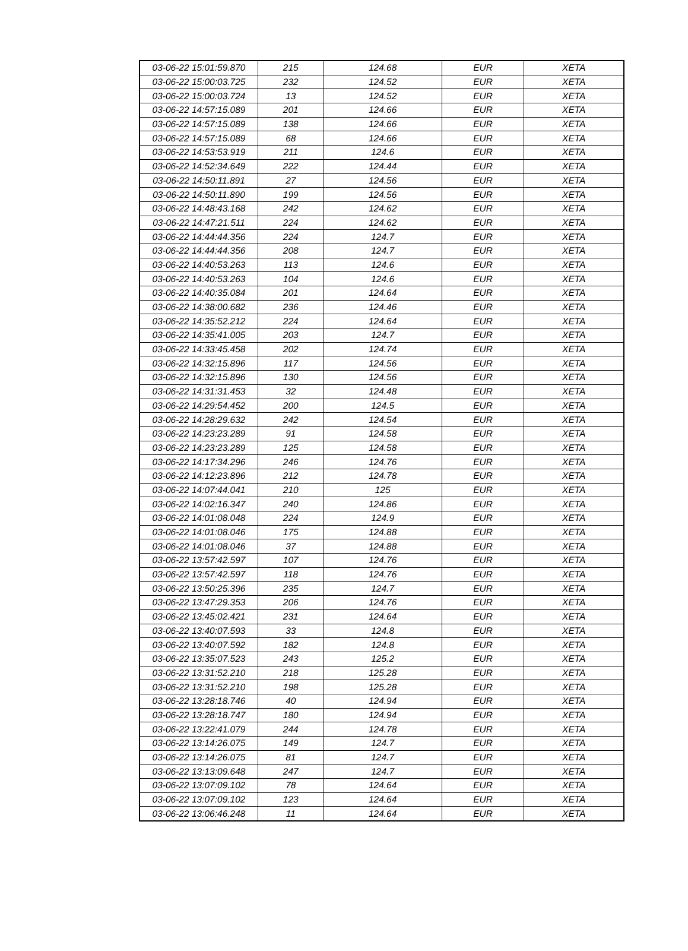| 03-06-22 15:01:59.870 | 215 | 124.68 | EUR | XETA |
| 03-06-22 15:00:03.725 | 232 | 124.52 | EUR | XETA |
| 03-06-22 15:00:03.724 | 13 | 124.52 | EUR | XETA |
| 03-06-22 14:57:15.089 | 201 | 124.66 | EUR | XETA |
| 03-06-22 14:57:15.089 | 138 | 124.66 | EUR | XETA |
| 03-06-22 14:57:15.089 | 68 | 124.66 | EUR | XETA |
| 03-06-22 14:53:53.919 | 211 | 124.6 | EUR | XETA |
| 03-06-22 14:52:34.649 | 222 | 124.44 | EUR | XETA |
| 03-06-22 14:50:11.891 | 27 | 124.56 | EUR | XETA |
| 03-06-22 14:50:11.890 | 199 | 124.56 | EUR | XETA |
| 03-06-22 14:48:43.168 | 242 | 124.62 | EUR | XETA |
| 03-06-22 14:47:21.511 | 224 | 124.62 | EUR | XETA |
| 03-06-22 14:44:44.356 | 224 | 124.7 | EUR | XETA |
| 03-06-22 14:44:44.356 | 208 | 124.7 | EUR | XETA |
| 03-06-22 14:40:53.263 | 113 | 124.6 | EUR | XETA |
| 03-06-22 14:40:53.263 | 104 | 124.6 | EUR | XETA |
| 03-06-22 14:40:35.084 | 201 | 124.64 | EUR | XETA |
| 03-06-22 14:38:00.682 | 236 | 124.46 | EUR | XETA |
| 03-06-22 14:35:52.212 | 224 | 124.64 | EUR | XETA |
| 03-06-22 14:35:41.005 | 203 | 124.7 | EUR | XETA |
| 03-06-22 14:33:45.458 | 202 | 124.74 | EUR | XETA |
| 03-06-22 14:32:15.896 | 117 | 124.56 | EUR | XETA |
| 03-06-22 14:32:15.896 | 130 | 124.56 | EUR | XETA |
| 03-06-22 14:31:31.453 | 32 | 124.48 | EUR | XETA |
| 03-06-22 14:29:54.452 | 200 | 124.5 | EUR | XETA |
| 03-06-22 14:28:29.632 | 242 | 124.54 | EUR | XETA |
| 03-06-22 14:23:23.289 | 91 | 124.58 | EUR | XETA |
| 03-06-22 14:23:23.289 | 125 | 124.58 | EUR | XETA |
| 03-06-22 14:17:34.296 | 246 | 124.76 | EUR | XETA |
| 03-06-22 14:12:23.896 | 212 | 124.78 | EUR | XETA |
| 03-06-22 14:07:44.041 | 210 | 125 | EUR | XETA |
| 03-06-22 14:02:16.347 | 240 | 124.86 | EUR | XETA |
| 03-06-22 14:01:08.048 | 224 | 124.9 | EUR | XETA |
| 03-06-22 14:01:08.046 | 175 | 124.88 | EUR | XETA |
| 03-06-22 14:01:08.046 | 37 | 124.88 | EUR | XETA |
| 03-06-22 13:57:42.597 | 107 | 124.76 | EUR | XETA |
| 03-06-22 13:57:42.597 | 118 | 124.76 | EUR | XETA |
| 03-06-22 13:50:25.396 | 235 | 124.7 | EUR | XETA |
| 03-06-22 13:47:29.353 | 206 | 124.76 | EUR | XETA |
| 03-06-22 13:45:02.421 | 231 | 124.64 | EUR | XETA |
| 03-06-22 13:40:07.593 | 33 | 124.8 | EUR | XETA |
| 03-06-22 13:40:07.592 | 182 | 124.8 | EUR | XETA |
| 03-06-22 13:35:07.523 | 243 | 125.2 | EUR | XETA |
| 03-06-22 13:31:52.210 | 218 | 125.28 | EUR | XETA |
| 03-06-22 13:31:52.210 | 198 | 125.28 | EUR | XETA |
| 03-06-22 13:28:18.746 | 40 | 124.94 | EUR | XETA |
| 03-06-22 13:28:18.747 | 180 | 124.94 | EUR | XETA |
| 03-06-22 13:22:41.079 | 244 | 124.78 | EUR | XETA |
| 03-06-22 13:14:26.075 | 149 | 124.7 | EUR | XETA |
| 03-06-22 13:14:26.075 | 81 | 124.7 | EUR | XETA |
| 03-06-22 13:13:09.648 | 247 | 124.7 | EUR | XETA |
| 03-06-22 13:07:09.102 | 78 | 124.64 | EUR | XETA |
| 03-06-22 13:07:09.102 | 123 | 124.64 | EUR | XETA |
| 03-06-22 13:06:46.248 | 11 | 124.64 | EUR | XETA |